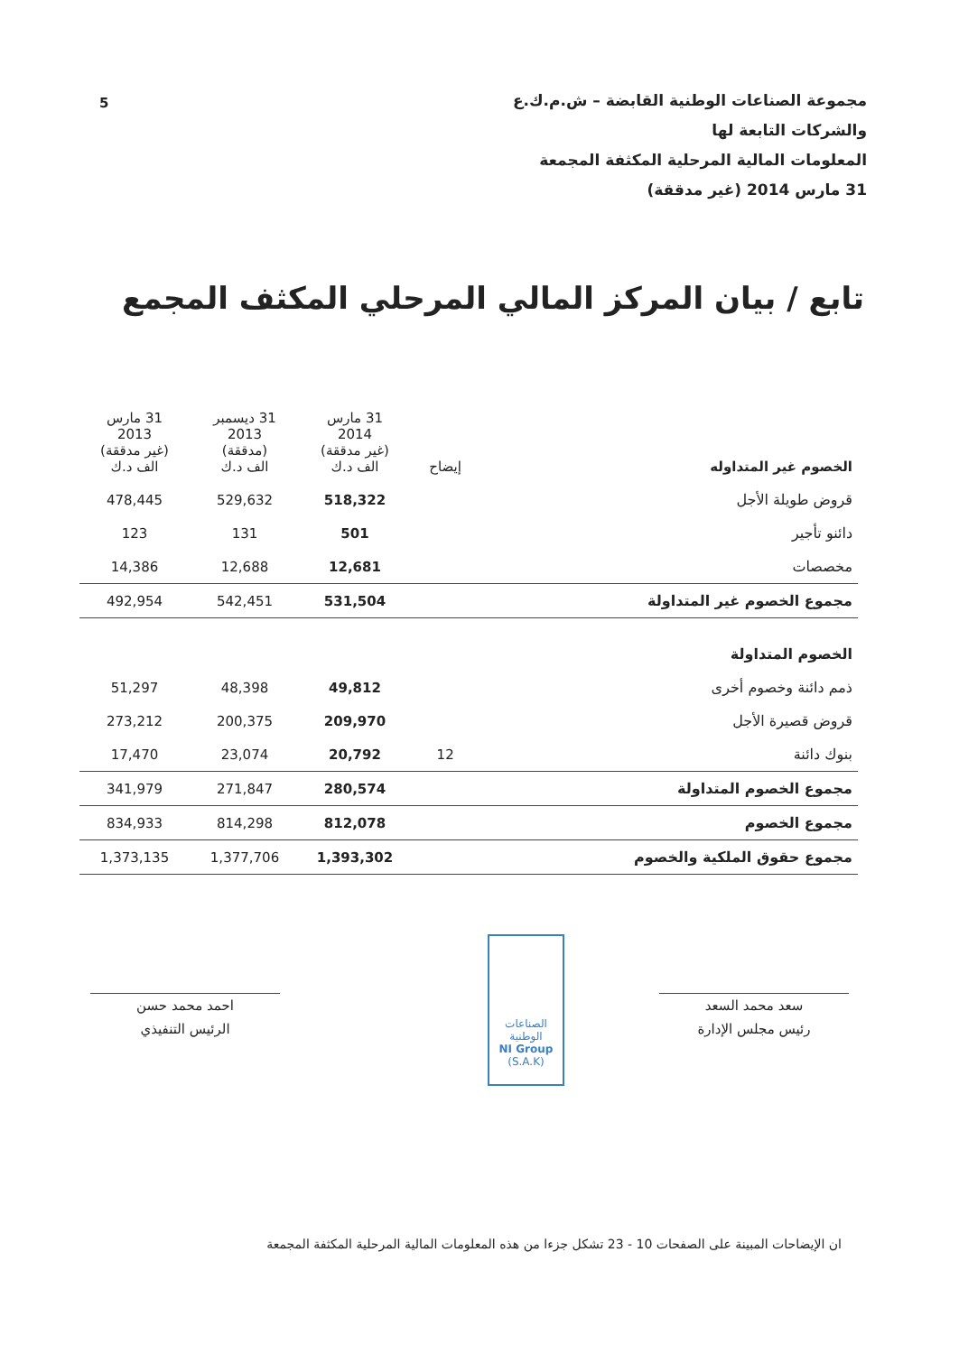5
مجموعة الصناعات الوطنية القابضة – ش.م.ك.ع
والشركات التابعة لها
المعلومات المالية المرحلية المكثفة المجمعة
31 مارس 2014 (غير مدققة)
تابع / بيان المركز المالي المرحلي المكثف المجمع
| الخصوم غير المتداوله | إيضاح | 31 مارس 2014 (غير مدققة) الف د.ك | 31 ديسمبر 2013 (مدققة) الف د.ك | 31 مارس 2013 (غير مدققة) الف د.ك |
| --- | --- | --- | --- | --- |
| قروض طويلة الأجل | | 518,322 | 529,632 | 478,445 |
| دائنو تأجير | | 501 | 131 | 123 |
| مخصصات | | 12,681 | 12,688 | 14,386 |
| مجموع الخصوم غير المتداولة | | 531,504 | 542,451 | 492,954 |
| الخصوم المتداولة | | | | |
| ذمم دائنة وخصوم أخرى | | 49,812 | 48,398 | 51,297 |
| قروض قصيرة الأجل | | 209,970 | 200,375 | 273,212 |
| بنوك دائنة | 12 | 20,792 | 23,074 | 17,470 |
| مجموع الخصوم المتداولة | | 280,574 | 271,847 | 341,979 |
| مجموع الخصوم | | 812,078 | 814,298 | 834,933 |
| مجموع حقوق الملكية والخصوم | | 1,393,302 | 1,377,706 | 1,373,135 |
احمد محمد حسن
الرئيس التنفيذي
الصناعات الوطنية
NI Group
(S.A.K)
سعد محمد السعد
رئيس مجلس الإدارة
ان الإيضاحات المبينة على الصفحات 10 - 23 تشكل جزءا من هذه المعلومات المالية المرحلية المكثفة المجمعة